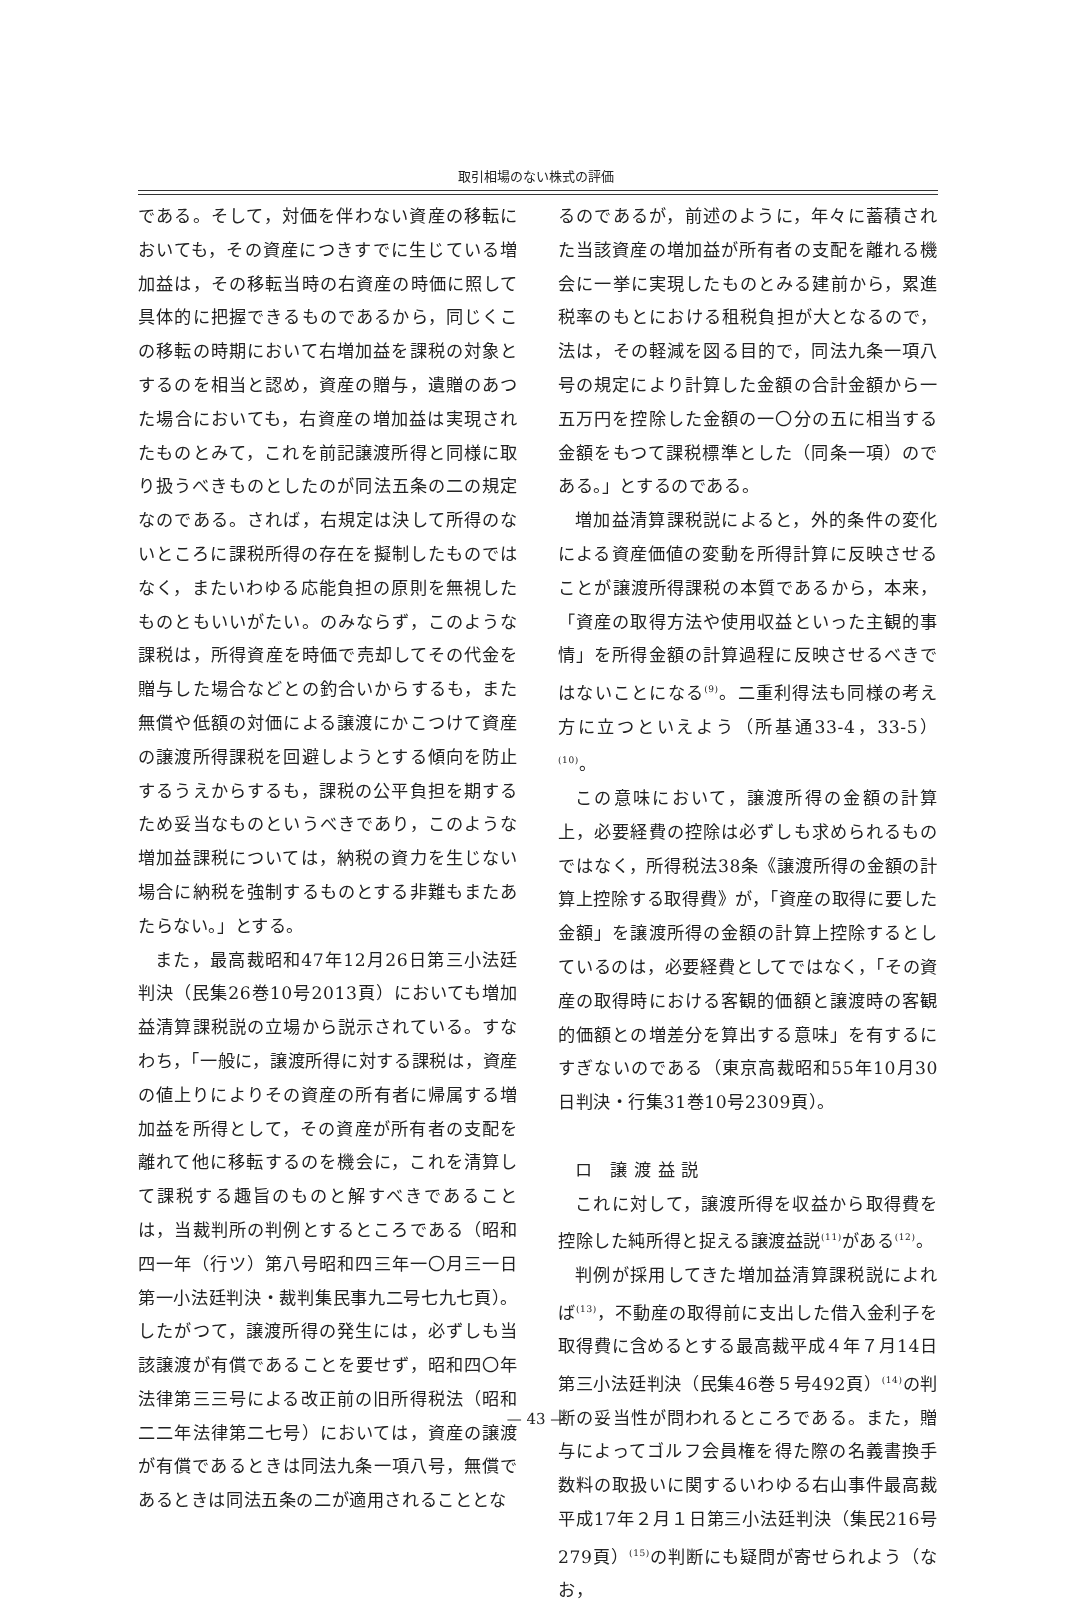取引相場のない株式の評価
である。そして，対価を伴わない資産の移転においても，その資産につきすでに生じている増加益は，その移転当時の右資産の時価に照して具体的に把握できるものであるから，同じくこの移転の時期において右増加益を課税の対象とするのを相当と認め，資産の贈与，遺贈のあつた場合においても，右資産の増加益は実現されたものとみて，これを前記譲渡所得と同様に取り扱うべきものとしたのが同法五条の二の規定なのである。されば，右規定は決して所得のないところに課税所得の存在を擬制したものではなく，またいわゆる応能負担の原則を無視したものともいいがたい。のみならず，このような課税は，所得資産を時価で売却してその代金を贈与した場合などとの釣合いからするも，また無償や低額の対価による譲渡にかこつけて資産の譲渡所得課税を回避しようとする傾向を防止するうえからするも，課税の公平負担を期するため妥当なものというべきであり，このような増加益課税については，納税の資力を生じない場合に納税を強制するものとする非難もまたあたらない。」とする。
また，最高裁昭和47年12月26日第三小法廷判決（民集26巻10号2013頁）においても増加益清算課税説の立場から説示されている。すなわち，「一般に，譲渡所得に対する課税は，資産の値上りによりその資産の所有者に帰属する増加益を所得として，その資産が所有者の支配を離れて他に移転するのを機会に，これを清算して課税する趣旨のものと解すべきであることは，当裁判所の判例とするところである（昭和四一年（行ツ）第八号昭和四三年一〇月三一日第一小法廷判決・裁判集民事九二号七九七頁）。したがつて，譲渡所得の発生には，必ずしも当該譲渡が有償であることを要せず，昭和四〇年法律第三三号による改正前の旧所得税法（昭和二二年法律第二七号）においては，資産の譲渡が有償であるときは同法九条一項八号，無償であるときは同法五条の二が適用されることとな
るのであるが，前述のように，年々に蓄積された当該資産の増加益が所有者の支配を離れる機会に一挙に実現したものとみる建前から，累進税率のもとにおける租税負担が大となるので，法は，その軽減を図る目的で，同法九条一項八号の規定により計算した金額の合計金額から一五万円を控除した金額の一〇分の五に相当する金額をもつて課税標準とした（同条一項）のである。」とするのである。
増加益清算課税説によると，外的条件の変化による資産価値の変動を所得計算に反映させることが譲渡所得課税の本質であるから，本来，「資産の取得方法や使用収益といった主観的事情」を所得金額の計算過程に反映させるべきではないことになる<sup>(9)</sup>。二重利得法も同様の考え方に立つといえよう（所基通33-4，33-5）<sup>(10)</sup>。
この意味において，譲渡所得の金額の計算上，必要経費の控除は必ずしも求められるものではなく，所得税法38条《譲渡所得の金額の計算上控除する取得費》が，「資産の取得に要した金額」を譲渡所得の金額の計算上控除するとしているのは，必要経費としてではなく，「その資産の取得時における客観的価額と譲渡時の客観的価額との増差分を算出する意味」を有するにすぎないのである（東京高裁昭和55年10月30日判決・行集31巻10号2309頁）。
ロ　譲 渡 益 説
これに対して，譲渡所得を収益から取得費を控除した純所得と捉える譲渡益説<sup>(11)</sup>がある<sup>(12)</sup>。
判例が採用してきた増加益清算課税説によれば<sup>(13)</sup>，不動産の取得前に支出した借入金利子を取得費に含めるとする最高裁平成４年７月14日第三小法廷判決（民集46巻５号492頁）<sup>(14)</sup>の判断の妥当性が問われるところである。また，贈与によってゴルフ会員権を得た際の名義書換手数料の取扱いに関するいわゆる右山事件最高裁平成17年２月１日第三小法廷判決（集民216号279頁）<sup>(15)</sup>の判断にも疑問が寄せられよう（なお，
— 43 —